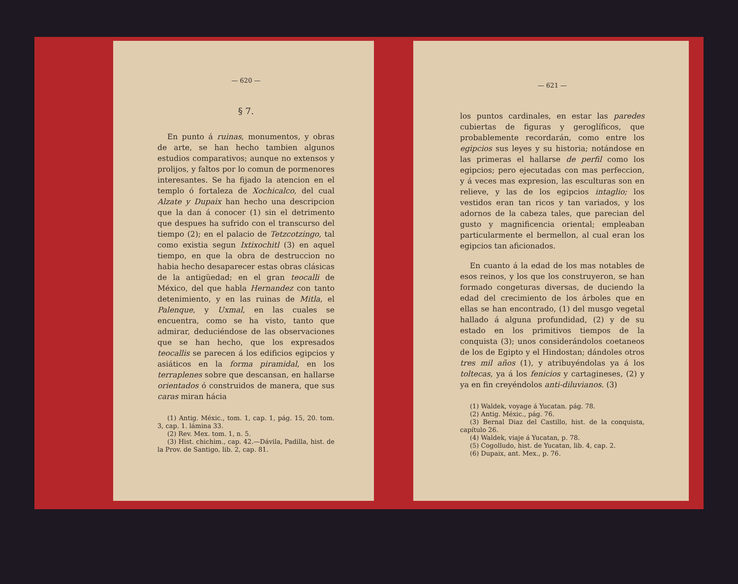— 620 —
§ 7.
En punto á ruinas, monumentos, y obras de arte, se han hecho tambien algunos estudios comparativos; aunque no extensos y prolijos, y faltos por lo comun de pormenores interesantes. Se ha fijado la atencion en el templo ó fortaleza de Xochicalco, del cual Alzate y Dupaix han hecho una descripcion que la dan á conocer (1) sin el detrimento que despues ha sufrido con el transcurso del tiempo (2); en el palacio de Tetzcotzingo, tal como existia segun Ixtixochitl (3) en aquel tiempo, en que la obra de destruccion no habia hecho desaparecer estas obras clásicas de la antigüedad; en el gran teocalli de México, del que habla Hernandez con tanto detenimiento, y en las ruinas de Mitla, el Palenque, y Uxmal, en las cuales se encuentra, como se ha visto, tanto que admirar, deduciéndose de las observaciones que se han hecho, que los expresados teocallis se parecen á los edificios egipcios y asiáticos en la forma piramidal, en los terraplenes sobre que descansan, en hallarse orientados ó construidos de manera, que sus caras miran hácia
(1) Antig. Méxic., tom. 1, cap. 1, pág. 15, 20. tom. 3, cap. 1. lámina 33.
(2) Rev. Mex. tom. 1, n. 5.
(3) Hist. chichim., cap. 42.—Dávila, Padilla, hist. de la Prov. de Santigo, lib. 2, cap. 81.
— 621 —
los puntos cardinales, en estar las paredes cubiertas de figuras y geroglíficos, que probablemente recordarán, como entre los egipcios sus leyes y su historia; notándose en las primeras el hallarse de perfil como los egipcios; pero ejecutadas con mas perfeccion, y á veces mas expresion, las esculturas son en relieve, y las de los egipcios intaglio; los vestidos eran tan ricos y tan variados, y los adornos de la cabeza tales, que parecian del gusto y magnificencia oriental; empleaban particularmente el bermellon, al cual eran los egipcios tan aficionados.
En cuanto á la edad de los mas notables de esos reinos, y los que los construyeron, se han formado congeturas diversas, de duciendo la edad del crecimiento de los árboles que en ellas se han encontrado, (1) del musgo vegetal hallado á alguna profundidad, (2) y de su estado en los primitivos tiempos de la conquista (3); unos considerándolos coetaneos de los de Egipto y el Hindostan; dándoles otros tres mil años (1), y atribuyéndolas ya á los toltecas, ya á los fenicios y cartagineses, (2) y ya en fin creyéndolos anti-diluvianos. (3)
(1) Waldek, voyage á Yucatan. pág. 78.
(2) Antig. Méxic., pág. 76.
(3) Bernal Diaz del Castillo, hist. de la conquista, capítulo 26.
(4) Waldek, viaje á Yucatan, p. 78.
(5) Cogolludo, hist. de Yucatan, lib. 4, cap. 2.
(6) Dupaix, ant. Mex., p. 76.